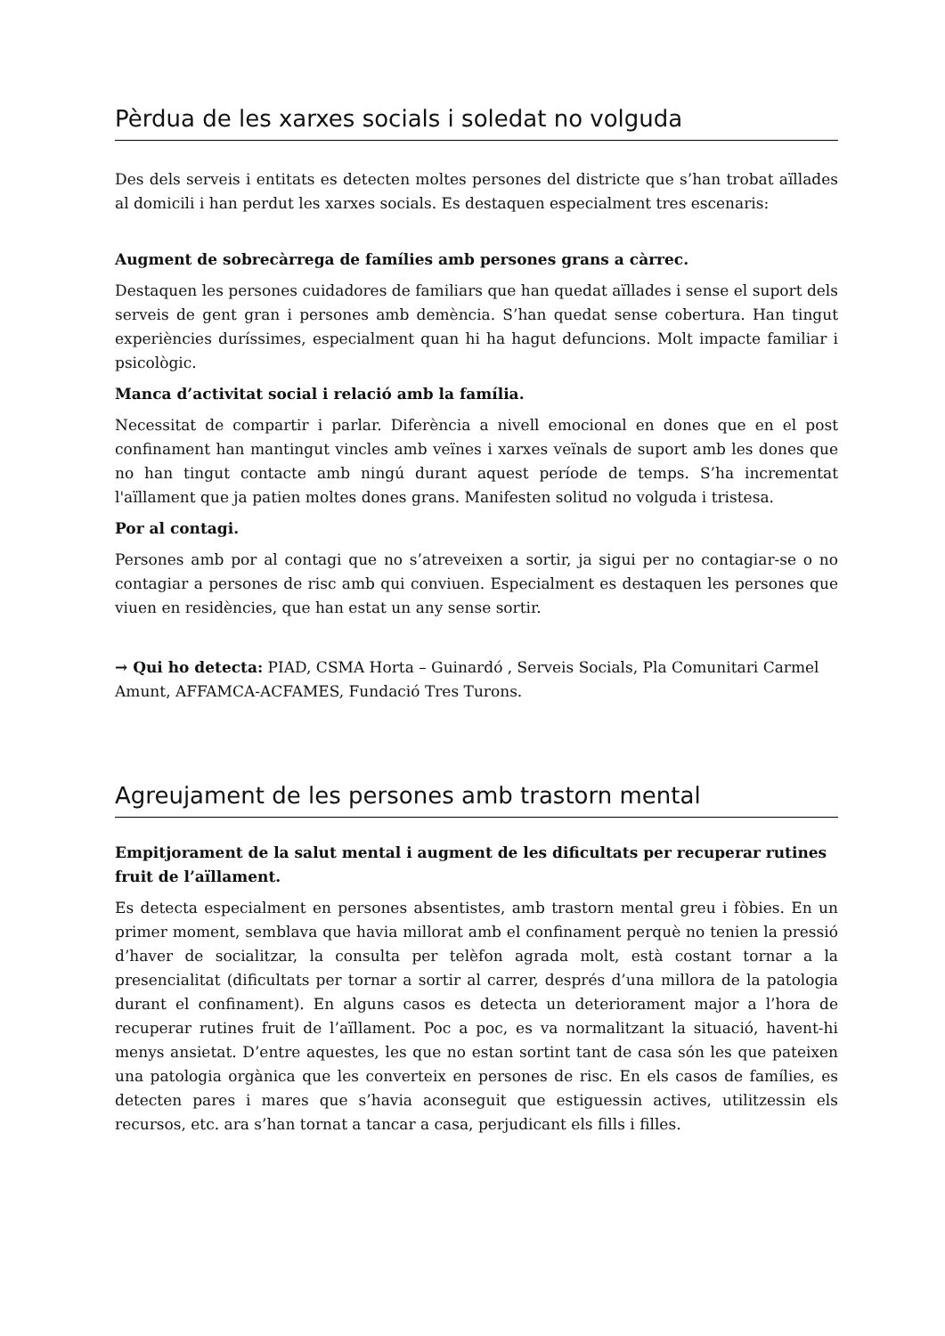Pèrdua de les xarxes socials i soledat no volguda
Des dels serveis i entitats es detecten moltes persones del districte que s’han trobat aïllades al domicili i han perdut les xarxes socials. Es destaquen especialment tres escenaris:
Augment de sobrecàrrega de famílies amb persones grans a càrrec.
Destaquen les persones cuidadores de familiars que han quedat aïllades i sense el suport dels serveis de gent gran i persones amb demència. S’han quedat sense cobertura. Han tingut experiències duríssimes, especialment quan hi ha hagut defuncions. Molt impacte familiar i psicològic.
Manca d’activitat social i relació amb la família.
Necessitat de compartir i parlar. Diferència a nivell emocional en dones que en el post confinament han mantingut vincles amb veïnes i xarxes veïnals de suport amb les dones que no han tingut contacte amb ningú durant aquest període de temps. S’ha incrementat l'aïllament que ja patien moltes dones grans. Manifesten solitud no volguda i tristesa.
Por al contagi.
Persones amb por al contagi que no s’atreveixen a sortir, ja sigui per no contagiar-se o no contagiar a persones de risc amb qui conviuen. Especialment es destaquen les persones que viuen en residències, que han estat un any sense sortir.
→ Qui ho detecta: PIAD, CSMA Horta – Guinardó , Serveis Socials, Pla Comunitari Carmel Amunt, AFFAMCA-ACFAMES, Fundació Tres Turons.
Agreujament de les persones amb trastorn mental
Empitjorament de la salut mental i augment de les dificultats per recuperar rutines fruit de l’aïllament.
Es detecta especialment en persones absentistes, amb trastorn mental greu i fòbies. En un primer moment, semblava que havia millorat amb el confinament perquè no tenien la pressió d’haver de socialitzar, la consulta per telèfon agrada molt, està costant tornar a la presencialitat (dificultats per tornar a sortir al carrer, després d’una millora de la patologia durant el confinament). En alguns casos es detecta un deteriorament major a l’hora de recuperar rutines fruit de l’aïllament. Poc a poc, es va normalitzant la situació, havent-hi menys ansietat. D’entre aquestes, les que no estan sortint tant de casa són les que pateixen una patologia orgànica que les converteix en persones de risc. En els casos de famílies, es detecten pares i mares que s’havia aconseguit que estiguessin actives, utilitzessin els recursos, etc. ara s’han tornat a tancar a casa, perjudicant els fills i filles.